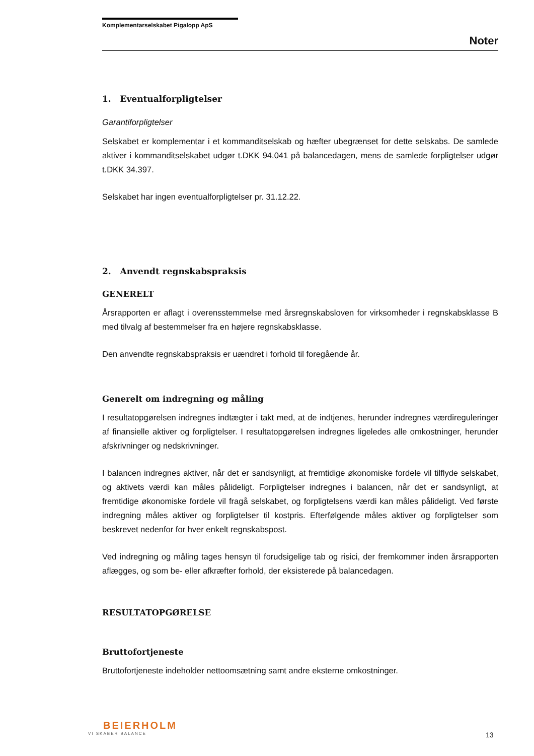Komplementarselskabet Pigalopp ApS
Noter
1. Eventualforpligtelser
Garantiforpligtelser
Selskabet er komplementar i et kommanditselskab og hæfter ubegrænset for dette selskabs. De samlede aktiver i kommanditselskabet udgør t.DKK 94.041 på balancedagen, mens de samlede forpligtelser udgør t.DKK 34.397.
Selskabet har ingen eventualforpligtelser pr. 31.12.22.
2. Anvendt regnskabspraksis
GENERELT
Årsrapporten er aflagt i overensstemmelse med årsregnskabsloven for virksomheder i regnskabsklasse B med tilvalg af bestemmelser fra en højere regnskabsklasse.
Den anvendte regnskabspraksis er uændret i forhold til foregående år.
Generelt om indregning og måling
I resultatopgørelsen indregnes indtægter i takt med, at de indtjenes, herunder indregnes værdireguleringer af finansielle aktiver og forpligtelser. I resultatopgørelsen indregnes ligeledes alle omkostninger, herunder afskrivninger og nedskrivninger.
I balancen indregnes aktiver, når det er sandsynligt, at fremtidige økonomiske fordele vil tilflyde selskabet, og aktivets værdi kan måles pålideligt. Forpligtelser indregnes i balancen, når det er sandsynligt, at fremtidige økonomiske fordele vil fragå selskabet, og forpligtelsens værdi kan måles pålideligt. Ved første indregning måles aktiver og forpligtelser til kostpris. Efterfølgende måles aktiver og forpligtelser som beskrevet nedenfor for hver enkelt regnskabspost.
Ved indregning og måling tages hensyn til forudsigelige tab og risici, der fremkommer inden årsrapporten aflægges, og som be- eller afkræfter forhold, der eksisterede på balancedagen.
RESULTATOPGØRELSE
Bruttofortjeneste
Bruttofortjeneste indeholder nettoomsætning samt andre eksterne omkostninger.
BEIERHOLM
VI SKABER BALANCE
13